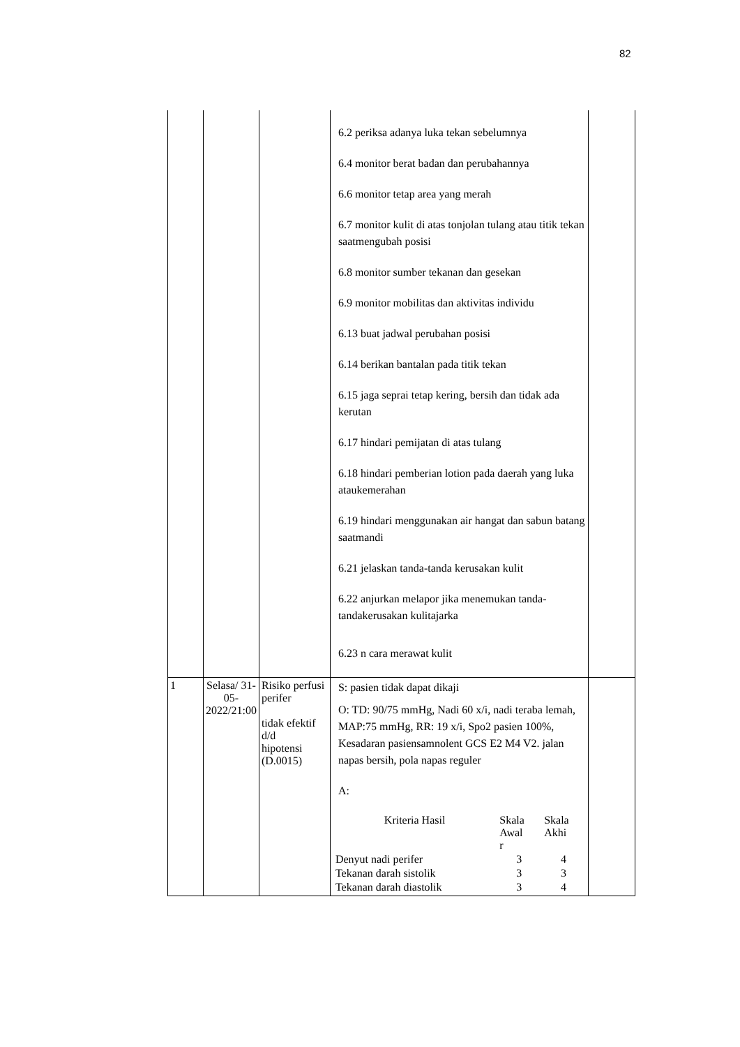82
| | | | 6.2 periksa adanya luka tekan sebelumnya 6.4 monitor berat badan dan perubahannya 6.6 monitor tetap area yang merah 6.7 monitor kulit di atas tonjolan tulang atau titik tekan saatmengubah posisi 6.8 monitor sumber tekanan dan gesekan 6.9 monitor mobilitas dan aktivitas individu 6.13 buat jadwal perubahan posisi 6.14 berikan bantalan pada titik tekan 6.15 jaga seprai tetap kering, bersih dan tidak ada kerutan 6.17 hindari pemijatan di atas tulang 6.18 hindari pemberian lotion pada daerah yang luka ataukemerahan 6.19 hindari menggunakan air hangat dan sabun batang saatmandi 6.21 jelaskan tanda-tanda kerusakan kulit 6.22 anjurkan melapor jika menemukan tanda-tandakerusakan kulitajarka 6.23 n cara merawat kulit | |
| 1 | Selasa/ 31-05- 2022/21:00 | Risiko perfusi perifer tidak efektif d/d hipotensi (D.0015) | S: pasien tidak dapat dikaji O: TD: 90/75 mmHg, Nadi 60 x/i, nadi teraba lemah, MAP:75 mmHg, RR: 19 x/i, Spo2 pasien 100%, Kesadaran pasiensamnolent GCS E2 M4 V2. jalan napas bersih, pola napas reguler A: / Kriteria Hasil / Skala Awal r / Skala Akhi / / Denyut nadi perifer / 3 / 4 / / Tekanan darah sistolik / 3 / 3 / / Tekanan darah diastolik / 3 / 4 / | |